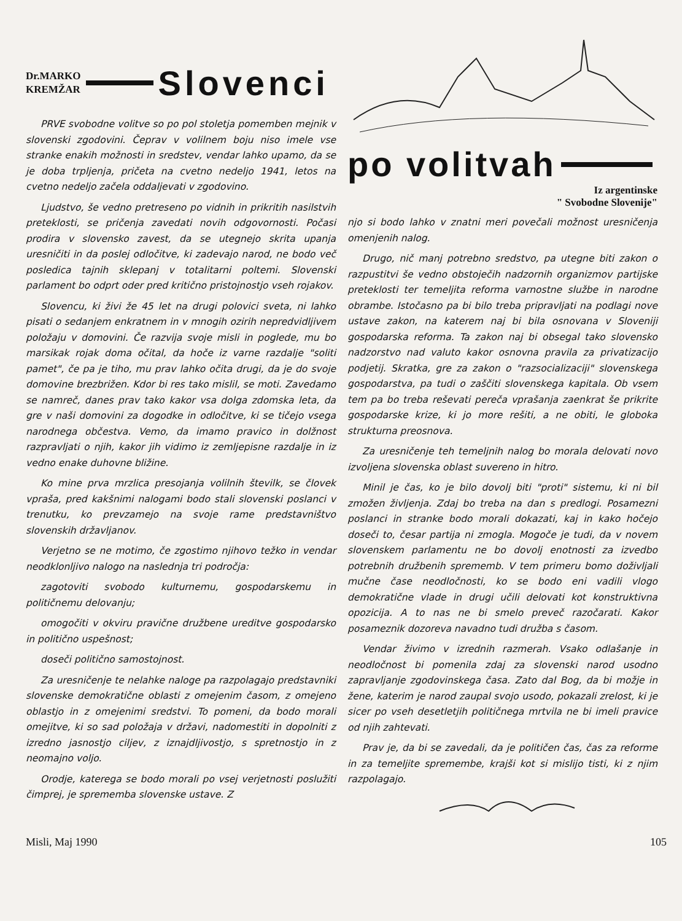Dr.MARKO
KREMŽAR
Slovenci
PRVE svobodne volitve so po pol stoletja pomemben mejnik v slovenski zgodovini. Čeprav v volilnem boju niso imele vse stranke enakih možnosti in sredstev, vendar lahko upamo, da se je doba trpljenja, pričeta na cvetno nedeljo 1941, letos na cvetno nedeljo začela oddaljevati v zgodovino.
Ljudstvo, še vedno pretreseno po vidnih in prikritih nasilstvih preteklosti, se pričenja zavedati novih odgovornosti. Počasi prodira v slovensko zavest, da se utegnejo skrita upanja uresničiti in da poslej odločitve, ki zadevajo narod, ne bodo več posledica tajnih sklepanj v totalitarni poltemi. Slovenski parlament bo odprt oder pred kritično pristojnostjo vseh rojakov.
Slovencu, ki živi že 45 let na drugi polovici sveta, ni lahko pisati o sedanjem enkratnem in v mnogih ozirih nepredvidljivem položaju v domovini. Če razvija svoje misli in poglede, mu bo marsikak rojak doma očital, da hoče iz varne razdalje "soliti pamet", če pa je tiho, mu prav lahko očita drugi, da je do svoje domovine brezbrižen. Kdor bi res tako mislil, se moti. Zavedamo se namreč, danes prav tako kakor vsa dolga zdomska leta, da gre v naši domovini za dogodke in odločitve, ki se tičejo vsega narodnega občestva. Vemo, da imamo pravico in dolžnost razpravljati o njih, kakor jih vidimo iz zemljepisne razdalje in iz vedno enake duhovne bližine.
Ko mine prva mrzlica presojanja volilnih številk, se človek vpraša, pred kakšnimi nalogami bodo stali slovenski poslanci v trenutku, ko prevzamejo na svoje rame predstavništvo slovenskih državljanov.
Verjetno se ne motimo, če zgostimo njihovo težko in vendar neodklonljivo nalogo na naslednja tri področja:
zagotoviti svobodo kulturnemu, gospodarskemu in političnemu delovanju;
omogočiti v okviru pravične družbene ureditve gospodarsko in politično uspešnost;
doseči politično samostojnost.
Za uresničenje te nelahke naloge pa razpolagajo predstavniki slovenske demokratične oblasti z omejenim časom, z omejeno oblastjo in z omejenimi sredstvi. To pomeni, da bodo morali omejitve, ki so sad položaja v državi, nadomestiti in dopolniti z izredno jasnostjo ciljev, z iznajdljivostjo, s spretnostjo in z neomajno voljo.
Orodje, katerega se bodo morali po vsej verjetnosti poslužiti čimprej, je sprememba slovenske ustave. Z
po volitvah
Iz argentinske
" Svobodne Slovenije"
njo si bodo lahko v znatni meri povečali možnost uresničenja omenjenih nalog.
Drugo, nič manj potrebno sredstvo, pa utegne biti zakon o razpustitvi še vedno obstoječih nadzornih organizmov partijske preteklosti ter temeljita reforma varnostne službe in narodne obrambe. Istočasno pa bi bilo treba pripravljati na podlagi nove ustave zakon, na katerem naj bi bila osnovana v Sloveniji gospodarska reforma. Ta zakon naj bi obsegal tako slovensko nadzorstvo nad valuto kakor osnovna pravila za privatizacijo podjetij. Skratka, gre za zakon o "razsocializaciji" slovenskega gospodarstva, pa tudi o zaščiti slovenskega kapitala. Ob vsem tem pa bo treba reševati pereča vprašanja zaenkrat še prikrite gospodarske krize, ki jo more rešiti, a ne obiti, le globoka strukturna preosnova.
Za uresničenje teh temeljnih nalog bo morala delovati novo izvoljena slovenska oblast suvereno in hitro.
Minil je čas, ko je bilo dovolj biti "proti" sistemu, ki ni bil zmožen življenja. Zdaj bo treba na dan s predlogi. Posamezni poslanci in stranke bodo morali dokazati, kaj in kako hočejo doseči to, česar partija ni zmogla. Mogoče je tudi, da v novem slovenskem parlamentu ne bo dovolj enotnosti za izvedbo potrebnih družbenih sprememb. V tem primeru bomo doživljali mučne čase neodločnosti, ko se bodo eni vadili vlogo demokratične vlade in drugi učili delovati kot konstruktivna opozicija. A to nas ne bi smelo preveč razočarati. Kakor posameznik dozoreva navadno tudi družba s časom.
Vendar živimo v izrednih razmerah. Vsako odlašanje in neodločnost bi pomenila zdaj za slovenski narod usodno zapravljanje zgodovinskega časa. Zato dal Bog, da bi možje in žene, katerim je narod zaupal svojo usodo, pokazali zrelost, ki je sicer po vseh desetletjih političnega mrtvila ne bi imeli pravice od njih zahtevati.
Prav je, da bi se zavedali, da je političen čas, čas za reforme in za temeljite spremembe, krajši kot si mislijo tisti, ki z njim razpolagajo.
Misli, Maj 1990 105